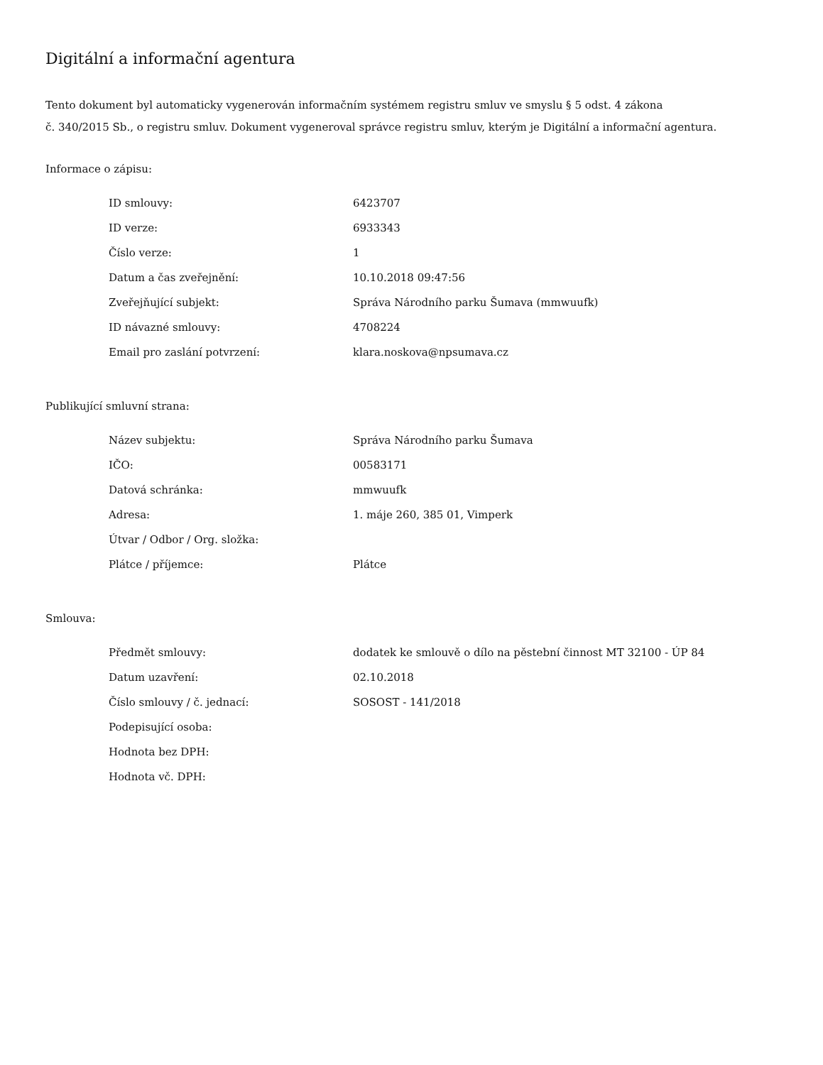Digitální a informační agentura
Tento dokument byl automaticky vygenerován informačním systémem registru smluv ve smyslu § 5 odst. 4 zákona
č. 340/2015 Sb., o registru smluv. Dokument vygeneroval správce registru smluv, kterým je Digitální a informační agentura.
Informace o zápisu:
| ID smlouvy: | 6423707 |
| ID verze: | 6933343 |
| Číslo verze: | 1 |
| Datum a čas zveřejnění: | 10.10.2018 09:47:56 |
| Zveřejňující subjekt: | Správa Národního parku Šumava (mmwuufk) |
| ID návazné smlouvy: | 4708224 |
| Email pro zaslání potvrzení: | klara.noskova@npsumava.cz |
Publikující smluvní strana:
| Název subjektu: | Správa Národního parku Šumava |
| IČO: | 00583171 |
| Datová schránka: | mmwuufk |
| Adresa: | 1. máje 260, 385 01, Vimperk |
| Útvar / Odbor / Org. složka: | |
| Plátce / příjemce: | Plátce |
Smlouva:
| Předmět smlouvy: | dodatek ke smlouvě o dílo na pěstební činnost MT 32100 - ÚP 84 |
| Datum uzavření: | 02.10.2018 |
| Číslo smlouvy / č. jednací: | SOSOST - 141/2018 |
| Podepisující osoba: | |
| Hodnota bez DPH: | |
| Hodnota vč. DPH: | |